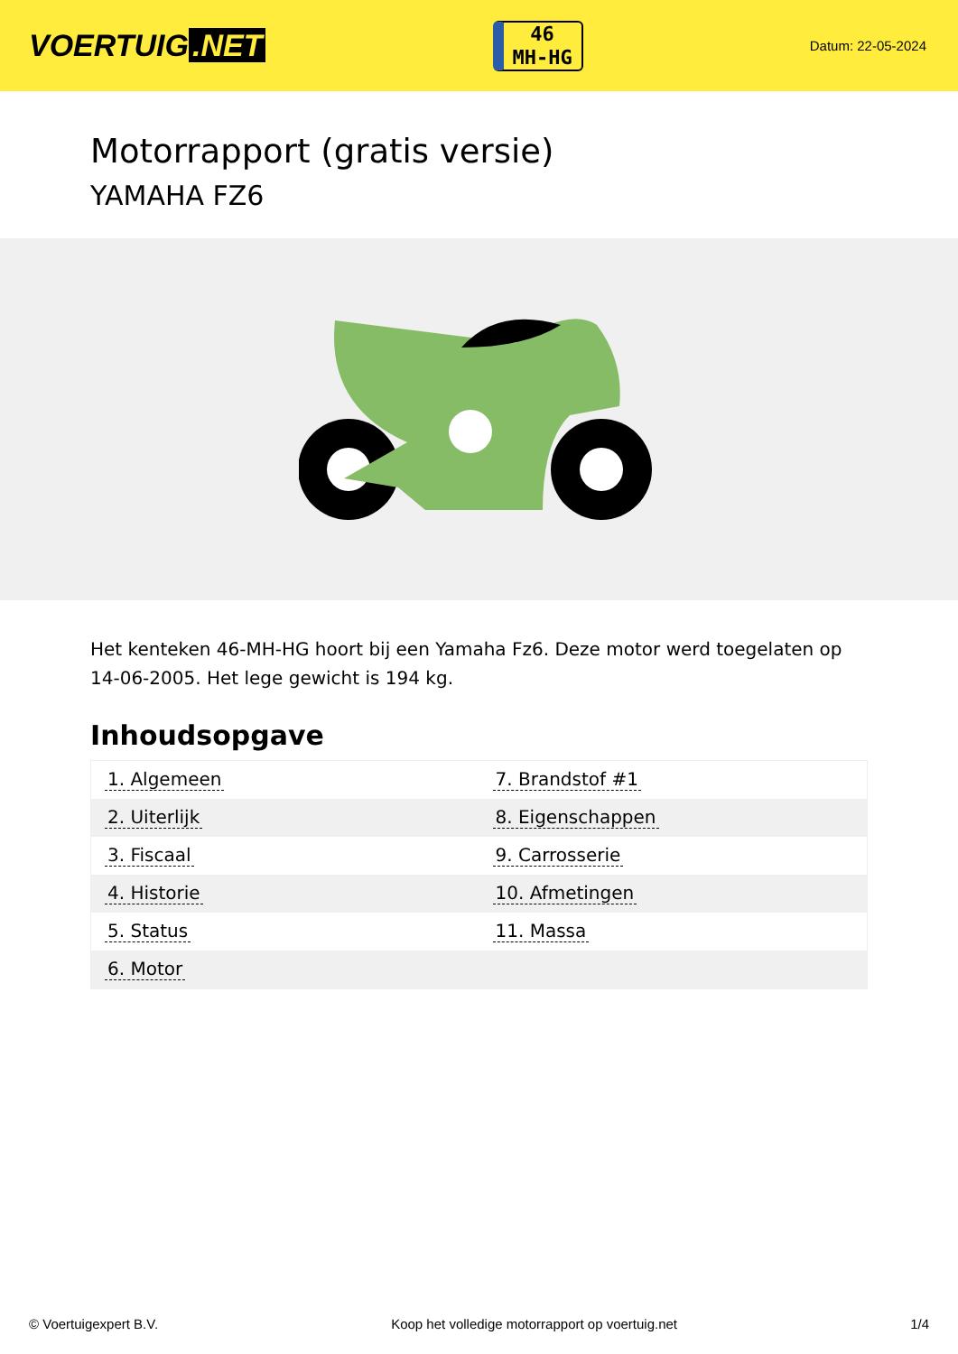VOERTUIG.NET
46
MH-HG
Datum: 22-05-2024
Motorrapport (gratis versie)
YAMAHA FZ6
Het kenteken 46-MH-HG hoort bij een Yamaha Fz6. Deze motor werd toegelaten op 14-06-2005. Het lege gewicht is 194 kg.
Inhoudsopgave
| 1. Algemeen | 7. Brandstof #1 |
| 2. Uiterlijk | 8. Eigenschappen |
| 3. Fiscaal | 9. Carrosserie |
| 4. Historie | 10. Afmetingen |
| 5. Status | 11. Massa |
| 6. Motor | |
© Voertuigexpert B.V. Koop het volledige motorrapport op voertuig.net 1/4